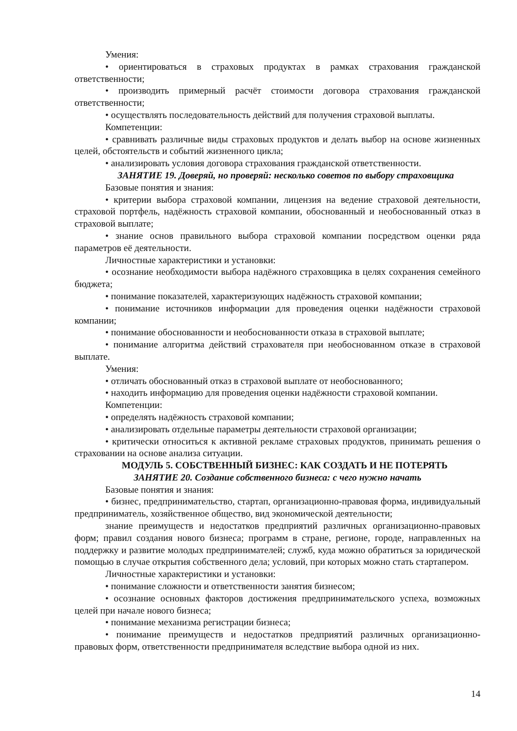Умения:
• ориентироваться в страховых продуктах в рамках страхования гражданской ответственности;
• производить примерный расчёт стоимости договора страхования гражданской ответственности;
• осуществлять последовательность действий для получения страховой выплаты.
Компетенции:
• сравнивать различные виды страховых продуктов и делать выбор на основе жизненных целей, обстоятельств и событий жизненного цикла;
• анализировать условия договора страхования гражданской ответственности.
ЗАНЯТИЕ 19. Доверяй, но проверяй: несколько советов по выбору страховщика
Базовые понятия и знания:
• критерии выбора страховой компании, лицензия на ведение страховой деятельности, страховой портфель, надёжность страховой компании, обоснованный и необоснованный отказ в страховой выплате;
• знание основ правильного выбора страховой компании посредством оценки ряда параметров её деятельности.
Личностные характеристики и установки:
• осознание необходимости выбора надёжного страховщика в целях сохранения семейного бюджета;
• понимание показателей, характеризующих надёжность страховой компании;
• понимание источников информации для проведения оценки надёжности страховой компании;
• понимание обоснованности и необоснованности отказа в страховой выплате;
• понимание алгоритма действий страхователя при необоснованном отказе в страховой выплате.
Умения:
• отличать обоснованный отказ в страховой выплате от необоснованного;
• находить информацию для проведения оценки надёжности страховой компании.
Компетенции:
• определять надёжность страховой компании;
• анализировать отдельные параметры деятельности страховой организации;
• критически относиться к активной рекламе страховых продуктов, принимать решения о страховании на основе анализа ситуации.
МОДУЛЬ 5. СОБСТВЕННЫЙ БИЗНЕС: КАК СОЗДАТЬ И НЕ ПОТЕРЯТЬ
ЗАНЯТИЕ 20. Создание собственного бизнеса: с чего нужно начать
Базовые понятия и знания:
• бизнес, предпринимательство, стартап, организационно-правовая форма, индивидуальный предприниматель, хозяйственное общество, вид экономической деятельности;
знание преимуществ и недостатков предприятий различных организационно-правовых форм; правил создания нового бизнеса; программ в стране, регионе, городе, направленных на поддержку и развитие молодых предпринимателей; служб, куда можно обратиться за юридической помощью в случае открытия собственного дела; условий, при которых можно стать стартапером.
Личностные характеристики и установки:
• понимание сложности и ответственности занятия бизнесом;
• осознание основных факторов достижения предпринимательского успеха, возможных целей при начале нового бизнеса;
• понимание механизма регистрации бизнеса;
• понимание преимуществ и недостатков предприятий различных организационно-правовых форм, ответственности предпринимателя вследствие выбора одной из них.
14